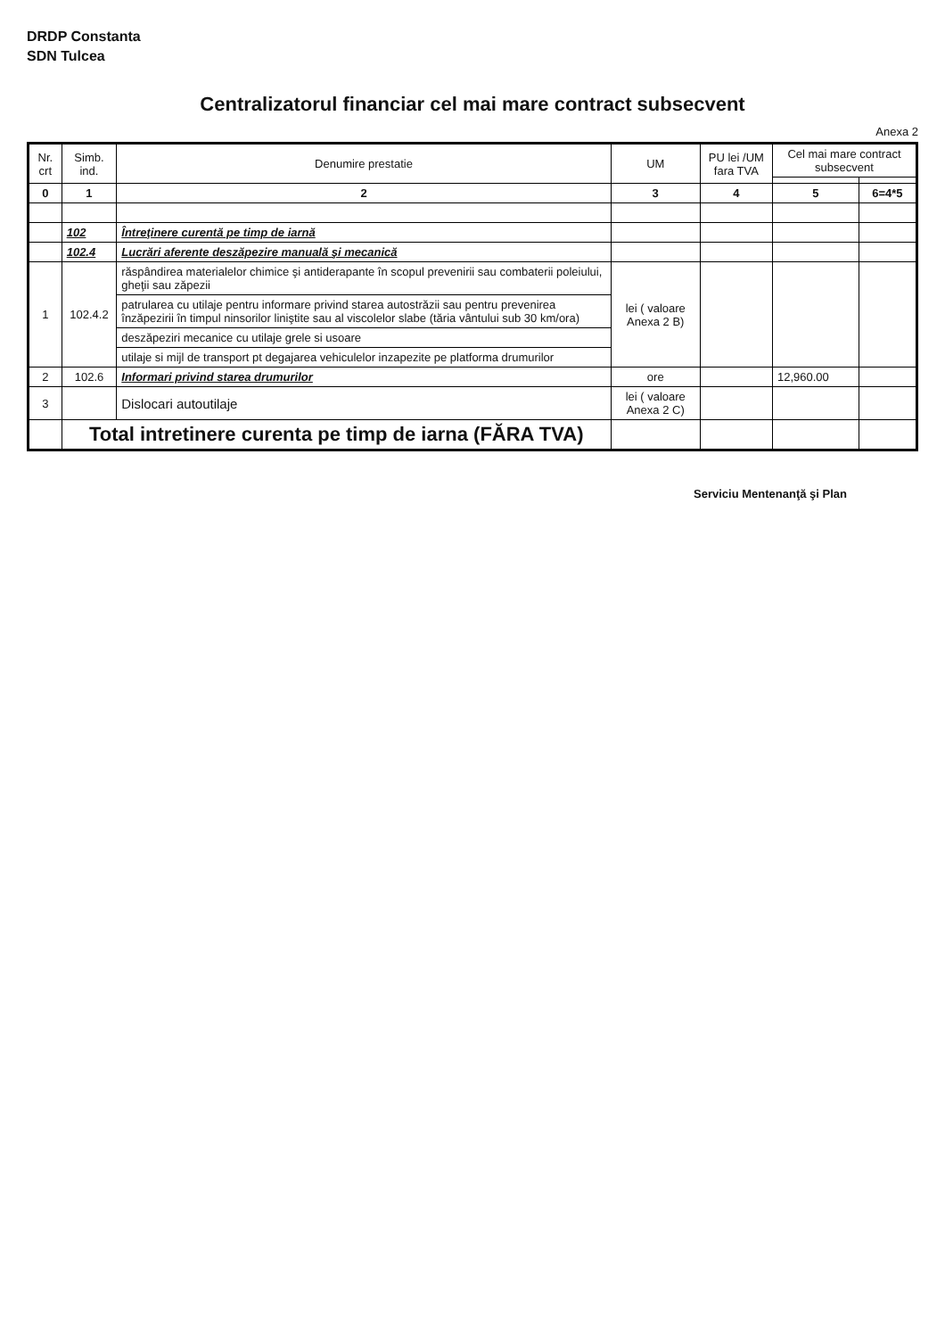DRDP Constanta
SDN Tulcea
Centralizatorul financiar cel mai mare contract subsecvent
Anexa 2
| Nr. crt | Simb. ind. | Denumire prestatie | UM | PU lei /UM fara TVA | Cel mai mare contract subsecvent | |
| --- | --- | --- | --- | --- | --- | --- |
| 0 | 1 | 2 | 3 | 4 | 5 | 6=4*5 |
| | 102 | Întreţinere curentă pe timp de iarnă | | | | |
| | 102.4 | Lucrări aferente deszăpezire manuală şi mecanică | | | | |
| 1 | 102.4.2 | răspândirea materialelor chimice şi antiderapante în scopul prevenirii sau combaterii poleiului, gheţii sau zăpezii | lei ( valoare Anexa 2 B) | | | |
| | | patrularea cu utilaje pentru informare privind starea autostrăzii sau pentru prevenirea înzăpezirii în timpul ninsorilor liniştite sau al viscolelor slabe (tăria vântului sub 30 km/ora) | | | | |
| | | deszăpeziri mecanice cu utilaje grele si usoare | | | | |
| | | utilaje si mijl de transport pt degajarea vehiculelor inzapezite pe platforma drumurilor | | | | |
| 2 | 102.6 | Informari privind starea drumurilor | ore | | 12,960.00 | |
| 3 | | Dislocari autoutilaje | lei ( valoare Anexa 2 C) | | | |
| | Total intretinere curenta pe timp de iarna (FĂRA TVA) | | | | | |
Serviciu Mentenanţă şi Plan